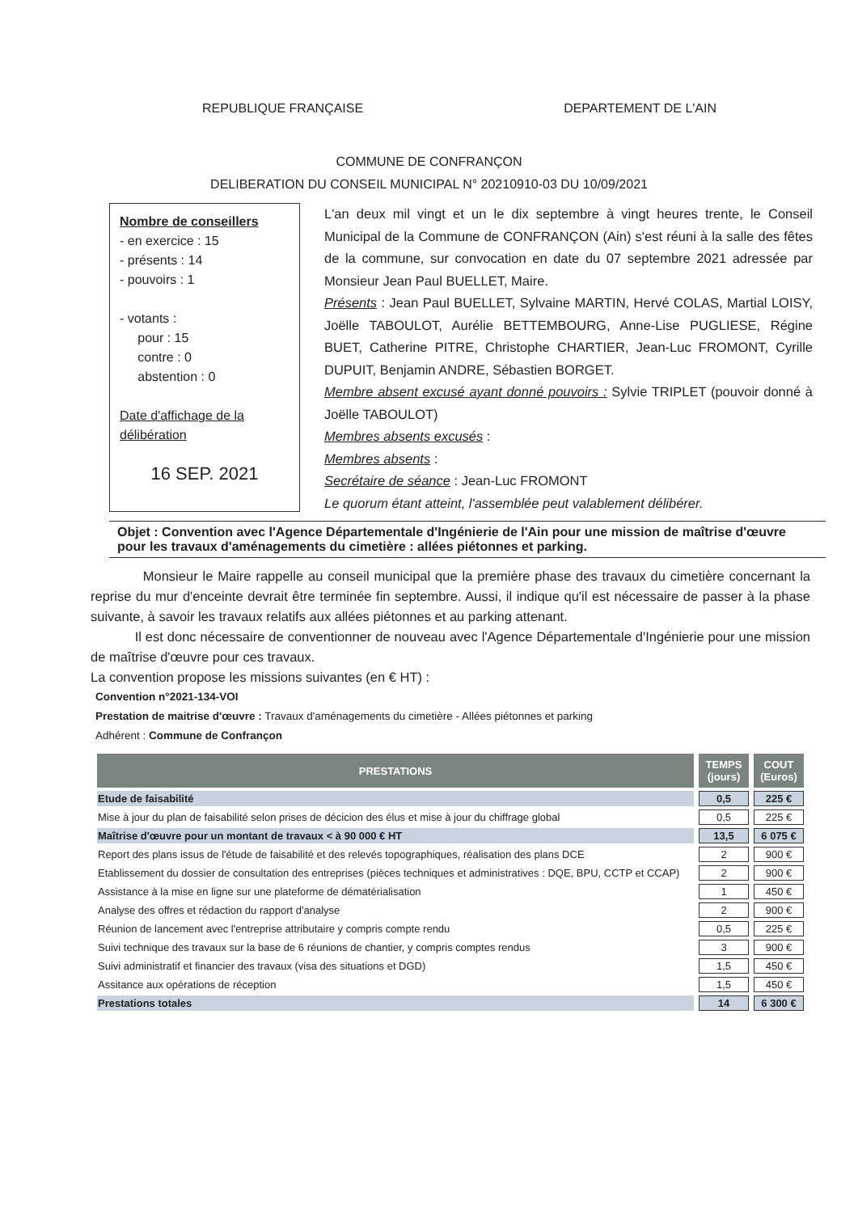REPUBLIQUE FRANÇAISE DEPARTEMENT DE L'AIN
COMMUNE DE CONFRANÇON
DELIBERATION DU CONSEIL MUNICIPAL N° 20210910-03 DU 10/09/2021
Nombre de conseillers
- en exercice : 15
- présents : 14
- pouvoirs : 1
- votants :
pour : 15
contre : 0
abstention : 0
Date d'affichage de la délibération
16 SEP. 2021
L'an deux mil vingt et un le dix septembre à vingt heures trente, le Conseil Municipal de la Commune de CONFRANÇON (Ain) s'est réuni à la salle des fêtes de la commune, sur convocation en date du 07 septembre 2021 adressée par Monsieur Jean Paul BUELLET, Maire.
Présents : Jean Paul BUELLET, Sylvaine MARTIN, Hervé COLAS, Martial LOISY, Joëlle TABOULOT, Aurélie BETTEMBOURG, Anne-Lise PUGLIESE, Régine BUET, Catherine PITRE, Christophe CHARTIER, Jean-Luc FROMONT, Cyrille DUPUIT, Benjamin ANDRE, Sébastien BORGET.
Membre absent excusé ayant donné pouvoirs : Sylvie TRIPLET (pouvoir donné à Joëlle TABOULOT)
Membres absents excusés :
Membres absents :
Secrétaire de séance : Jean-Luc FROMONT
Le quorum étant atteint, l'assemblée peut valablement délibérer.
Objet : Convention avec l'Agence Départementale d'Ingénierie de l'Ain pour une mission de maîtrise d'œuvre pour les travaux d'aménagements du cimetière : allées piétonnes et parking.
Monsieur le Maire rappelle au conseil municipal que la première phase des travaux du cimetière concernant la reprise du mur d'enceinte devrait être terminée fin septembre. Aussi, il indique qu'il est nécessaire de passer à la phase suivante, à savoir les travaux relatifs aux allées piétonnes et au parking attenant.
Il est donc nécessaire de conventionner de nouveau avec l'Agence Départementale d'Ingénierie pour une mission de maîtrise d'œuvre pour ces travaux.
La convention propose les missions suivantes (en € HT) :
Convention n°2021-134-VOI
Prestation de maitrise d'œuvre : Travaux d'aménagements du cimetière - Allées piétonnes et parking
Adhérent : Commune de Confrançon
| PRESTATIONS | TEMPS (jours) | COUT (Euros) |
| --- | --- | --- |
| Etude de faisabilité | 0,5 | 225 € |
| Mise à jour du plan de faisabilité selon prises de décicion des élus et mise à jour du chiffrage global | 0,5 | 225 € |
| Maîtrise d'œuvre pour un montant de travaux < à 90 000 € HT | 13,5 | 6 075 € |
| Report des plans issus de l'étude de faisabilité et des relevés topographiques, réalisation des plans DCE | 2 | 900 € |
| Etablissement du dossier de consultation des entreprises (pièces techniques et administratives : DQE, BPU, CCTP et CCAP) | 2 | 900 € |
| Assistance à la mise en ligne sur une plateforme de dématérialisation | 1 | 450 € |
| Analyse des offres et rédaction du rapport d'analyse | 2 | 900 € |
| Réunion de lancement avec l'entreprise attributaire y compris compte rendu | 0,5 | 225 € |
| Suivi technique des travaux sur la base de 6 réunions de chantier, y compris comptes rendus | 3 | 900 € |
| Suivi administratif et financier des travaux (visa des situations et DGD) | 1,5 | 450 € |
| Assitance aux opérations de réception | 1,5 | 450 € |
| Prestations totales | 14 | 6 300 € |